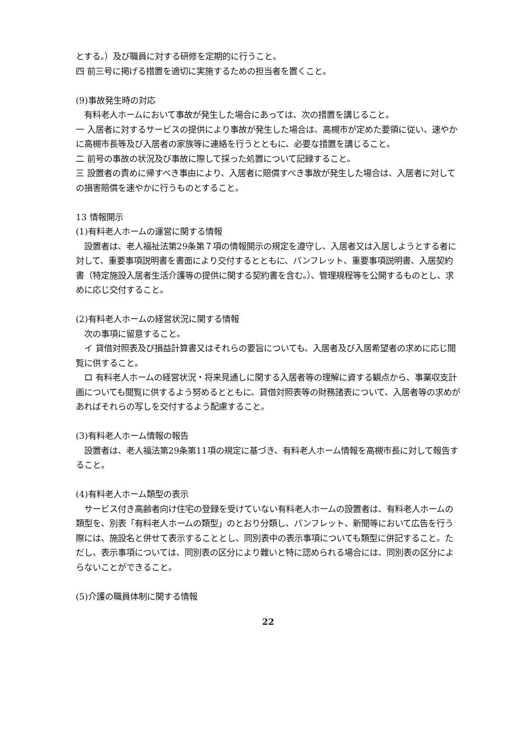とする。）及び職員に対する研修を定期的に行うこと。
四 前三号に掲げる措置を適切に実施するための担当者を置くこと。
(9)事故発生時の対応
　有料老人ホームにおいて事故が発生した場合にあっては、次の措置を講じること。
一 入居者に対するサービスの提供により事故が発生した場合は、高槻市が定めた要領に従い、速やかに高槻市長等及び入居者の家族等に連絡を行うとともに、必要な措置を講じること。
二 前号の事故の状況及び事故に際して採った処置について記録すること。
三 設置者の責めに帰すべき事由により、入居者に賠償すべき事故が発生した場合は、入居者に対しての損害賠償を速やかに行うものとすること。
13 情報開示
(1)有料老人ホームの運営に関する情報
　設置者は、老人福祉法第29条第７項の情報開示の規定を遵守し、入居者又は入居しようとする者に対して、重要事項説明書を書面により交付するとともに、パンフレット、重要事項説明書、入居契約書（特定施設入居者生活介護等の提供に関する契約書を含む。）、管理規程等を公開するものとし、求めに応じ交付すること。
(2)有料老人ホームの経営状況に関する情報
　次の事項に留意すること。
　イ 貸借対照表及び損益計算書又はそれらの要旨についても、入居者及び入居希望者の求めに応じ閲覧に供すること。
　ロ 有料老人ホームの経営状況・将来見通しに関する入居者等の理解に資する観点から、事業収支計画についても閲覧に供するよう努めるとともに、貸借対照表等の財務諸表について、入居者等の求めがあればそれらの写しを交付するよう配慮すること。
(3)有料老人ホーム情報の報告
　設置者は、老人福法第29条第11項の規定に基づき、有料老人ホーム情報を高槻市長に対して報告すること。
(4)有料老人ホーム類型の表示
　サービス付き高齢者向け住宅の登録を受けていない有料老人ホームの設置者は、有料老人ホームの類型を、別表「有料老人ホームの類型」のとおり分類し、パンフレット、新聞等において広告を行う際には、施設名と併せて表示することとし、同別表中の表示事項についても類型に併記すること。ただし、表示事項については、同別表の区分により難いと特に認められる場合には、同別表の区分によらないことができること。
(5)介護の職員体制に関する情報
22